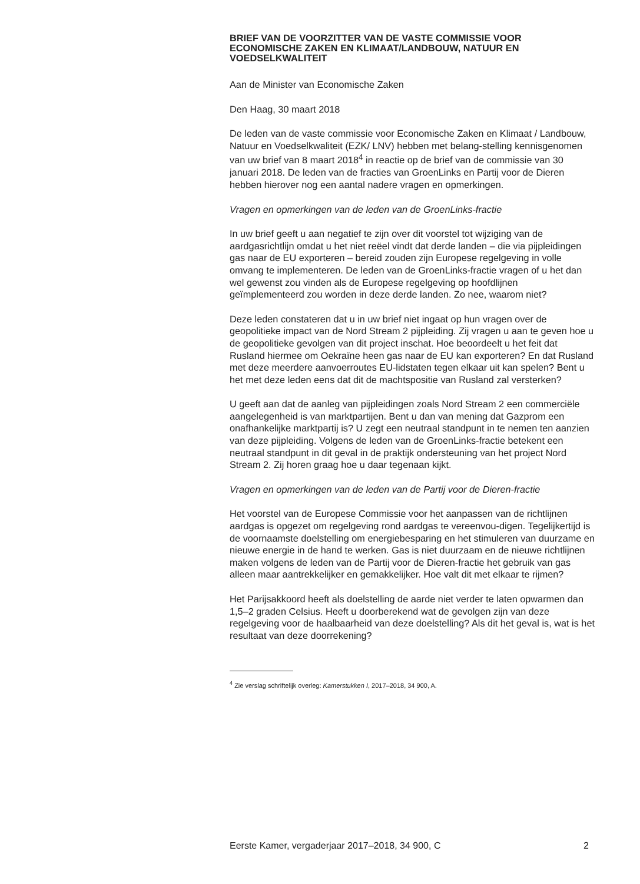BRIEF VAN DE VOORZITTER VAN DE VASTE COMMISSIE VOOR ECONOMISCHE ZAKEN EN KLIMAAT/LANDBOUW, NATUUR EN VOEDSELKWALITEIT
Aan de Minister van Economische Zaken
Den Haag, 30 maart 2018
De leden van de vaste commissie voor Economische Zaken en Klimaat / Landbouw, Natuur en Voedselkwaliteit (EZK/ LNV) hebben met belang-stelling kennisgenomen van uw brief van 8 maart 2018<sup>4</sup> in reactie op de brief van de commissie van 30 januari 2018. De leden van de fracties van GroenLinks en Partij voor de Dieren hebben hierover nog een aantal nadere vragen en opmerkingen.
Vragen en opmerkingen van de leden van de GroenLinks-fractie
In uw brief geeft u aan negatief te zijn over dit voorstel tot wijziging van de aardgasrichtlijn omdat u het niet reëel vindt dat derde landen – die via pijpleidingen gas naar de EU exporteren – bereid zouden zijn Europese regelgeving in volle omvang te implementeren. De leden van de GroenLinks-fractie vragen of u het dan wel gewenst zou vinden als de Europese regelgeving op hoofdlijnen geïmplementeerd zou worden in deze derde landen. Zo nee, waarom niet?
Deze leden constateren dat u in uw brief niet ingaat op hun vragen over de geopolitieke impact van de Nord Stream 2 pijpleiding. Zij vragen u aan te geven hoe u de geopolitieke gevolgen van dit project inschat. Hoe beoordeelt u het feit dat Rusland hiermee om Oekraïne heen gas naar de EU kan exporteren? En dat Rusland met deze meerdere aanvoerroutes EU-lidstaten tegen elkaar uit kan spelen? Bent u het met deze leden eens dat dit de machtspositie van Rusland zal versterken?
U geeft aan dat de aanleg van pijpleidingen zoals Nord Stream 2 een commerciële aangelegenheid is van marktpartijen. Bent u dan van mening dat Gazprom een onafhankelijke marktpartij is? U zegt een neutraal standpunt in te nemen ten aanzien van deze pijpleiding. Volgens de leden van de GroenLinks-fractie betekent een neutraal standpunt in dit geval in de praktijk ondersteuning van het project Nord Stream 2. Zij horen graag hoe u daar tegenaan kijkt.
Vragen en opmerkingen van de leden van de Partij voor de Dieren-fractie
Het voorstel van de Europese Commissie voor het aanpassen van de richtlijnen aardgas is opgezet om regelgeving rond aardgas te vereenvou-digen. Tegelijkertijd is de voornaamste doelstelling om energiebesparing en het stimuleren van duurzame en nieuwe energie in de hand te werken. Gas is niet duurzaam en de nieuwe richtlijnen maken volgens de leden van de Partij voor de Dieren-fractie het gebruik van gas alleen maar aantrekkelijker en gemakkelijker. Hoe valt dit met elkaar te rijmen?
Het Parijsakkoord heeft als doelstelling de aarde niet verder te laten opwarmen dan 1,5–2 graden Celsius. Heeft u doorberekend wat de gevolgen zijn van deze regelgeving voor de haalbaarheid van deze doelstelling? Als dit het geval is, wat is het resultaat van deze doorrekening?
<sup>4</sup> Zie verslag schriftelijk overleg: Kamerstukken I, 2017–2018, 34 900, A.
Eerste Kamer, vergaderjaar 2017–2018, 34 900, C 2